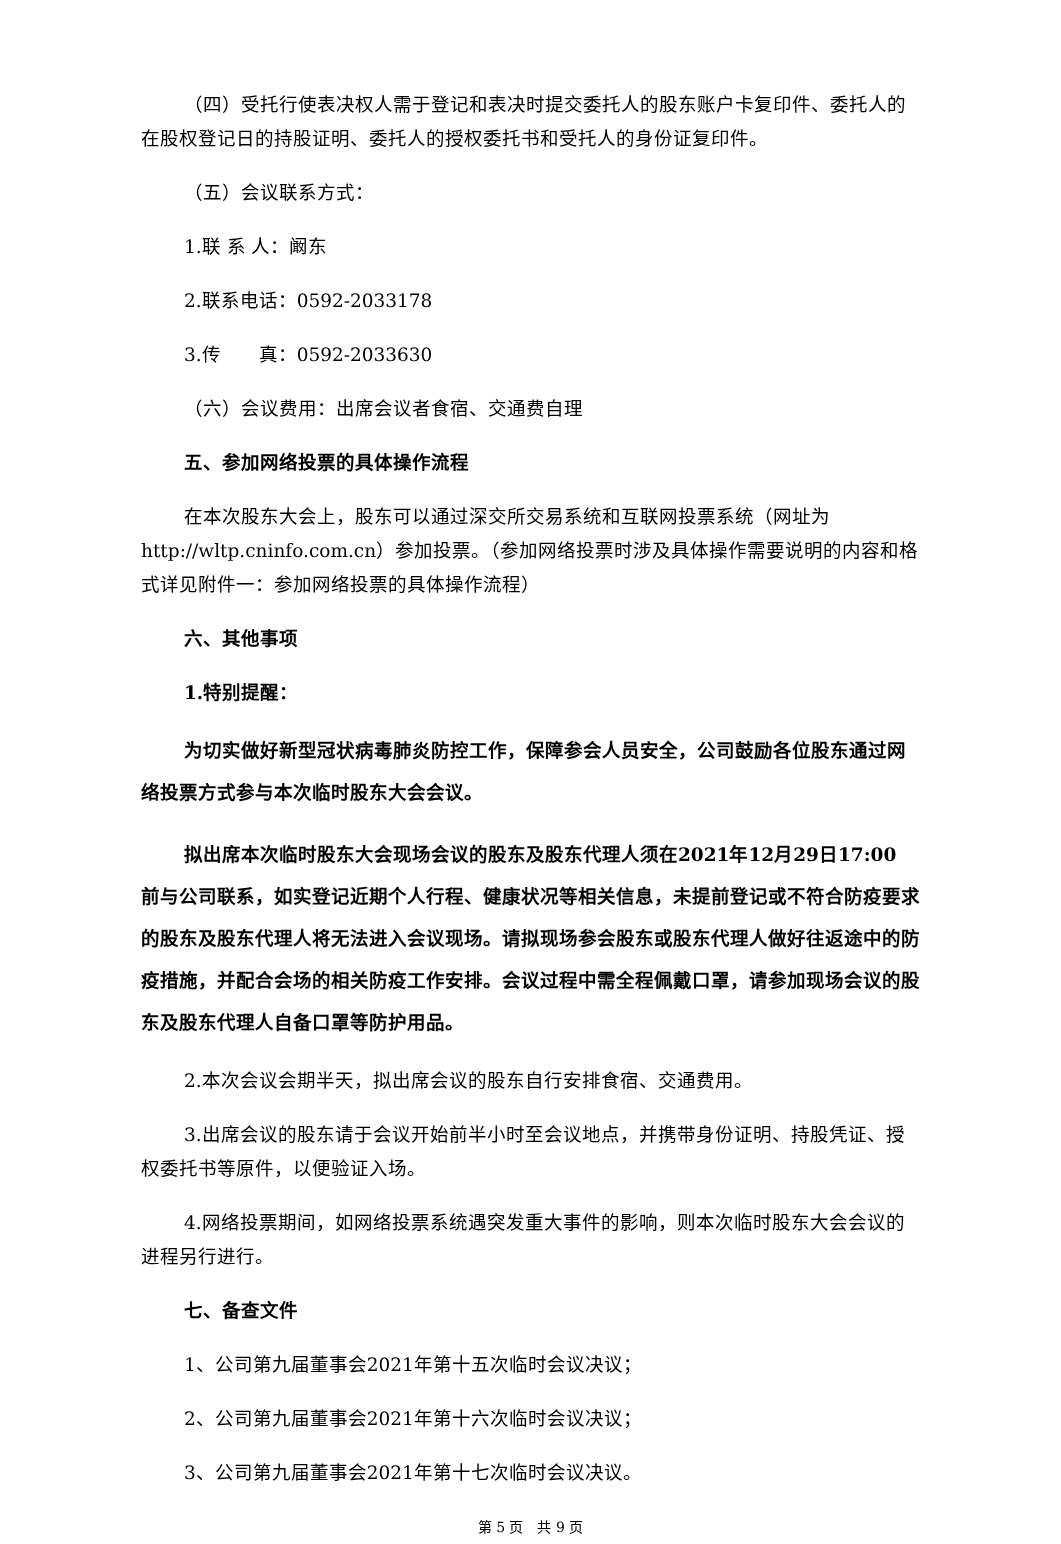（四）受托行使表决权人需于登记和表决时提交委托人的股东账户卡复印件、委托人的在股权登记日的持股证明、委托人的授权委托书和受托人的身份证复印件。
（五）会议联系方式：
1.联 系 人：阚东
2.联系电话：0592-2033178
3.传　　真：0592-2033630
（六）会议费用：出席会议者食宿、交通费自理
五、参加网络投票的具体操作流程
在本次股东大会上，股东可以通过深交所交易系统和互联网投票系统（网址为http://wltp.cninfo.com.cn）参加投票。（参加网络投票时涉及具体操作需要说明的内容和格式详见附件一：参加网络投票的具体操作流程）
六、其他事项
1.特别提醒：
为切实做好新型冠状病毒肺炎防控工作，保障参会人员安全，公司鼓励各位股东通过网络投票方式参与本次临时股东大会会议。
拟出席本次临时股东大会现场会议的股东及股东代理人须在2021年12月29日17:00 前与公司联系，如实登记近期个人行程、健康状况等相关信息，未提前登记或不符合防疫要求的股东及股东代理人将无法进入会议现场。请拟现场参会股东或股东代理人做好往返途中的防疫措施，并配合会场的相关防疫工作安排。会议过程中需全程佩戴口罩，请参加现场会议的股东及股东代理人自备口罩等防护用品。
2.本次会议会期半天，拟出席会议的股东自行安排食宿、交通费用。
3.出席会议的股东请于会议开始前半小时至会议地点，并携带身份证明、持股凭证、授权委托书等原件，以便验证入场。
4.网络投票期间，如网络投票系统遇突发重大事件的影响，则本次临时股东大会会议的进程另行进行。
七、备查文件
1、公司第九届董事会2021年第十五次临时会议决议；
2、公司第九届董事会2021年第十六次临时会议决议；
3、公司第九届董事会2021年第十七次临时会议决议。
第 5 页　共 9 页